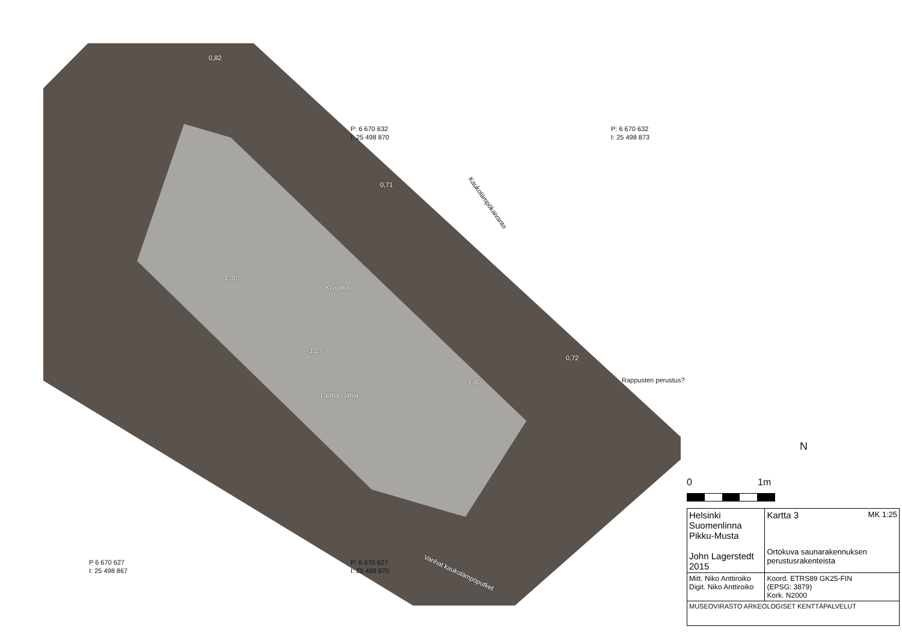0,82
P: 6 670 632
I: 25 498 870
P: 6 670 632
I: 25 498 873
Kaukolämpökaivanto
0,71
1,30
Kivijalka
1,27
0,72
1,40 Rappusten perustus?
Laatta / lattia
P 6 670 627
I: 25 498 867
P: 6 670 627
I: 25 498 870
Vanhat kaukolämpöputket
0 1m
N
| Helsinki Suomenlinna Pikku-Musta John Lagerstedt 2015 | Kartta 3 MK 1:25 Ortokuva saunarakennuksen perustusrakenteista |
| Mitt. Niko Anttiroiko Digit. Niko Anttiroiko | Koord. ETRS89 GK25-FIN (EPSG: 3879) Kork. N2000 |
| MUSEOVIRASTO ARKEOLOGISET KENTTÄPALVELUT | |